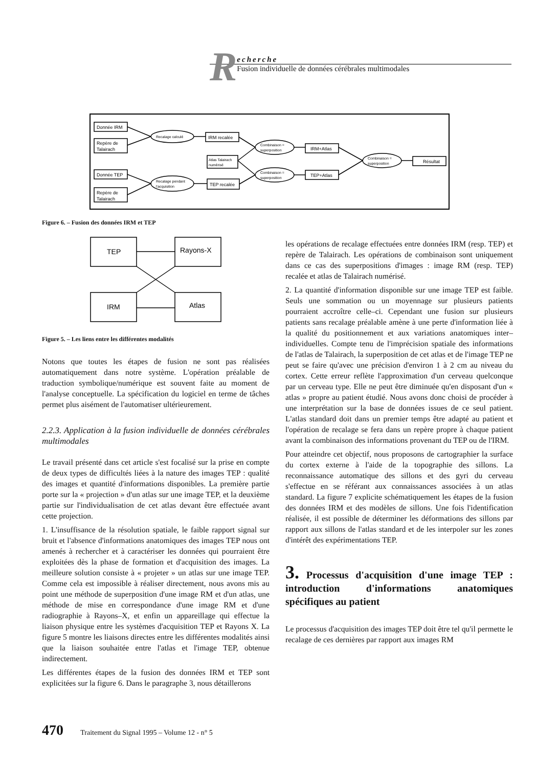R
echerche
Fusion individuelle de données cérébrales multimodales
Donnée IRM
Repère de
Talairach
Donnée TEP
Repère de
Talairach
Recalage calculé
Recalage pendant
l'acquisition
IRM recalée
Atlas Talairach
numérisé
TEP recalée
Combinaison =
superposition
Combinaison =
superposition
IRM+Atlas
TEP+Atlas
Combinaison =
superposition
Résultat
Figure 6. – Fusion des données IRM et TEP
TEP
Rayons-X
IRM
Atlas
Figure 5. – Les liens entre les différentes modalités
Notons que toutes les étapes de fusion ne sont pas réalisées automatiquement dans notre système. L'opération préalable de traduction symbolique/numérique est souvent faite au moment de l'analyse conceptuelle. La spécification du logiciel en terme de tâches permet plus aisément de l'automatiser ultérieurement.
2.2.3. Application à la fusion individuelle de données cérébrales multimodales
Le travail présenté dans cet article s'est focalisé sur la prise en compte de deux types de difficultés liées à la nature des images TEP : qualité des images et quantité d'informations disponibles. La première partie porte sur la « projection » d'un atlas sur une image TEP, et la deuxième partie sur l'individualisation de cet atlas devant être effectuée avant cette projection.
1. L'insuffisance de la résolution spatiale, le faible rapport signal sur bruit et l'absence d'informations anatomiques des images TEP nous ont amenés à rechercher et à caractériser les données qui pourraient être exploitées dès la phase de formation et d'acquisition des images. La meilleure solution consiste à « projeter » un atlas sur une image TEP. Comme cela est impossible à réaliser directement, nous avons mis au point une méthode de superposition d'une image RM et d'un atlas, une méthode de mise en correspondance d'une image RM et d'une radiographie à Rayons–X, et enfin un appareillage qui effectue la liaison physique entre les systèmes d'acquisition TEP et Rayons X. La figure 5 montre les liaisons directes entre les différentes modalités ainsi que la liaison souhaitée entre l'atlas et l'image TEP, obtenue indirectement.
Les différentes étapes de la fusion des données IRM et TEP sont explicitées sur la figure 6. Dans le paragraphe 3, nous détaillerons
les opérations de recalage effectuées entre données IRM (resp. TEP) et repère de Talairach. Les opérations de combinaison sont uniquement dans ce cas des superpositions d'images : image RM (resp. TEP) recalée et atlas de Talairach numérisé.
2. La quantité d'information disponible sur une image TEP est faible. Seuls une sommation ou un moyennage sur plusieurs patients pourraient accroître celle–ci. Cependant une fusion sur plusieurs patients sans recalage préalable amène à une perte d'information liée à la qualité du positionnement et aux variations anatomiques inter–individuelles. Compte tenu de l'imprécision spatiale des informations de l'atlas de Talairach, la superposition de cet atlas et de l'image TEP ne peut se faire qu'avec une précision d'environ 1 à 2 cm au niveau du cortex. Cette erreur reflète l'approximation d'un cerveau quelconque par un cerveau type. Elle ne peut être diminuée qu'en disposant d'un « atlas » propre au patient étudié. Nous avons donc choisi de procéder à une interprétation sur la base de données issues de ce seul patient. L'atlas standard doit dans un premier temps être adapté au patient et l'opération de recalage se fera dans un repère propre à chaque patient avant la combinaison des informations provenant du TEP ou de l'IRM.
Pour atteindre cet objectif, nous proposons de cartographier la surface du cortex externe à l'aide de la topographie des sillons. La reconnaissance automatique des sillons et des gyri du cerveau s'effectue en se référant aux connaissances associées à un atlas standard. La figure 7 explicite schématiquement les étapes de la fusion des données IRM et des modèles de sillons. Une fois l'identification réalisée, il est possible de déterminer les déformations des sillons par rapport aux sillons de l'atlas standard et de les interpoler sur les zones d'intérêt des expérimentations TEP.
3. Processus d'acquisition d'une image TEP : introduction d'informations anatomiques spécifiques au patient
Le processus d'acquisition des images TEP doit être tel qu'il permette le recalage de ces dernières par rapport aux images RM
470 Traitement du Signal 1995 – Volume 12 - n° 5